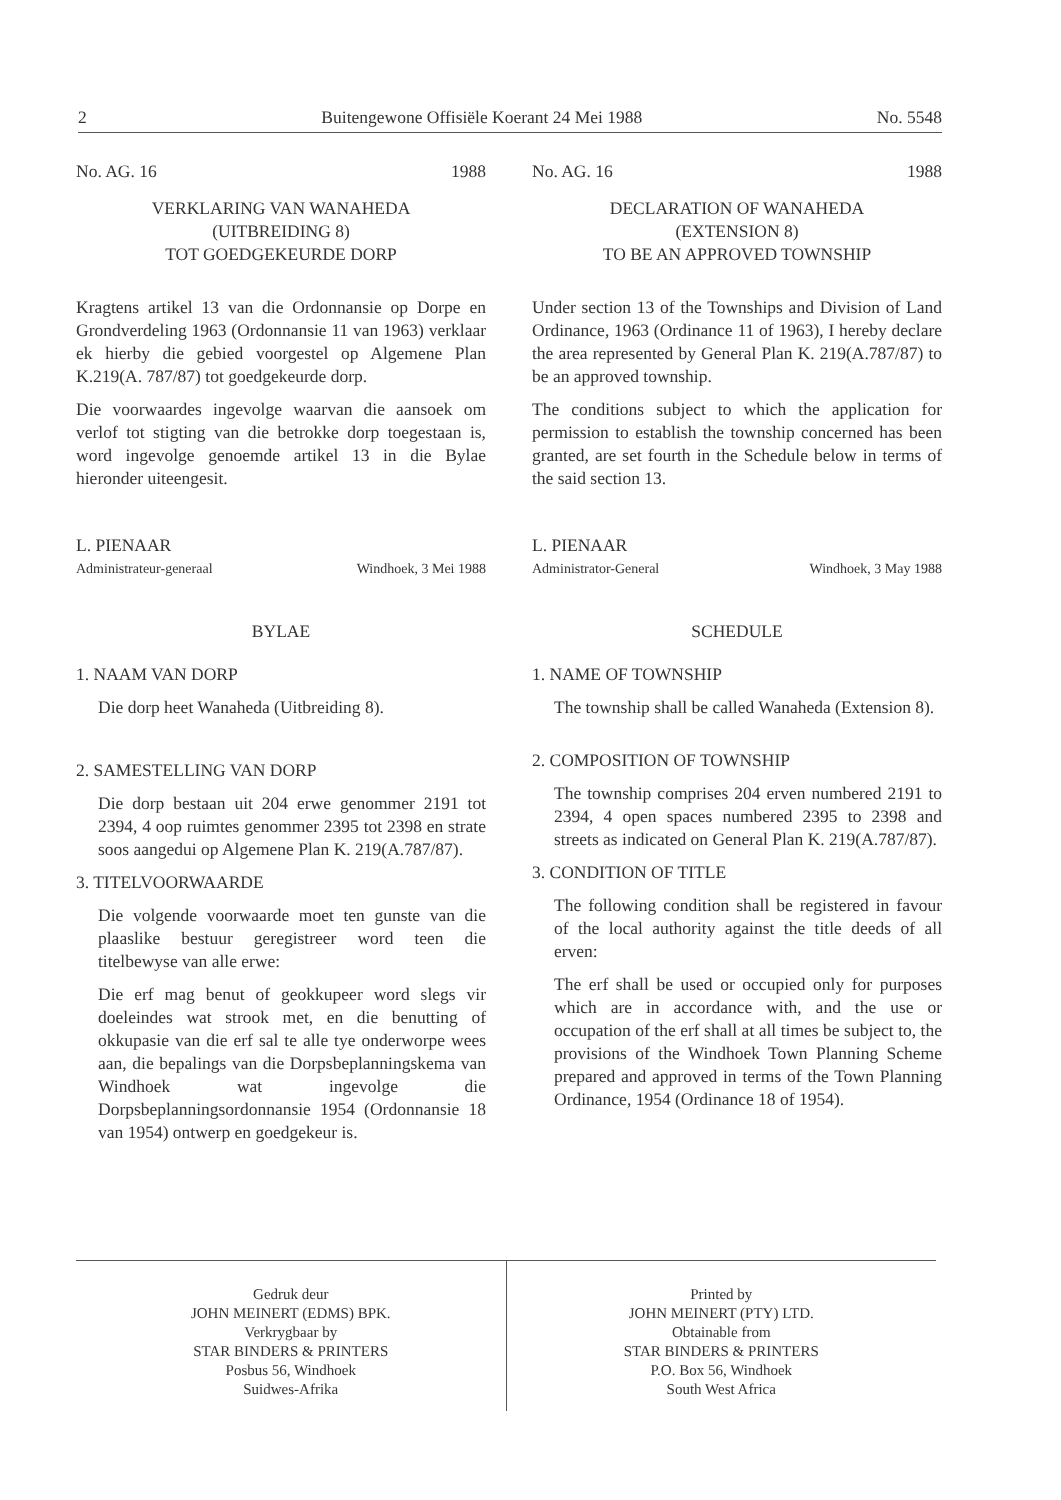2 Buitengewone Offisiële Koerant 24 Mei 1988 No. 5548
No. AG. 16 1988
VERKLARING VAN WANAHEDA
(UITBREIDING 8)
TOT GOEDGEKEURDE DORP
Kragtens artikel 13 van die Ordonnansie op Dorpe en Grondverdeling 1963 (Ordonnansie 11 van 1963) verklaar ek hierby die gebied voorgestel op Algemene Plan K.219(A. 787/87) tot goedgekeurde dorp.
Die voorwaardes ingevolge waarvan die aansoek om verlof tot stigting van die betrokke dorp toegestaan is, word ingevolge genoemde artikel 13 in die Bylae hieronder uiteengesit.
L. PIENAAR
Administrateur-generaal Windhoek, 3 Mei 1988
BYLAE
1. NAAM VAN DORP
Die dorp heet Wanaheda (Uitbreiding 8).
2. SAMESTELLING VAN DORP
Die dorp bestaan uit 204 erwe genommer 2191 tot 2394, 4 oop ruimtes genommer 2395 tot 2398 en strate soos aangedui op Algemene Plan K. 219(A.787/87).
3. TITELVOORWAARDE
Die volgende voorwaarde moet ten gunste van die plaaslike bestuur geregistreer word teen die titelbewyse van alle erwe:
Die erf mag benut of geokkupeer word slegs vir doeleindes wat strook met, en die benutting of okkupasie van die erf sal te alle tye onderworpe wees aan, die bepalings van die Dorpsbeplanningskema van Windhoek wat ingevolge die Dorpsbeplanningsordonnansie 1954 (Ordonnansie 18 van 1954) ontwerp en goedgekeur is.
No. AG. 16 1988
DECLARATION OF WANAHEDA
(EXTENSION 8)
TO BE AN APPROVED TOWNSHIP
Under section 13 of the Townships and Division of Land Ordinance, 1963 (Ordinance 11 of 1963), I hereby declare the area represented by General Plan K. 219(A.787/87) to be an approved township.
The conditions subject to which the application for permission to establish the township concerned has been granted, are set fourth in the Schedule below in terms of the said section 13.
L. PIENAAR
Administrator-General Windhoek, 3 May 1988
SCHEDULE
1. NAME OF TOWNSHIP
The township shall be called Wanaheda (Extension 8).
2. COMPOSITION OF TOWNSHIP
The township comprises 204 erven numbered 2191 to 2394, 4 open spaces numbered 2395 to 2398 and streets as indicated on General Plan K. 219(A.787/87).
3. CONDITION OF TITLE
The following condition shall be registered in favour of the local authority against the title deeds of all erven:
The erf shall be used or occupied only for purposes which are in accordance with, and the use or occupation of the erf shall at all times be subject to, the provisions of the Windhoek Town Planning Scheme prepared and approved in terms of the Town Planning Ordinance, 1954 (Ordinance 18 of 1954).
Gedruk deur
JOHN MEINERT (EDMS) BPK.
Verkrygbaar by
STAR BINDERS & PRINTERS
Posbus 56, Windhoek
Suidwes-Afrika
Printed by
JOHN MEINERT (PTY) LTD.
Obtainable from
STAR BINDERS & PRINTERS
P.O. Box 56, Windhoek
South West Africa